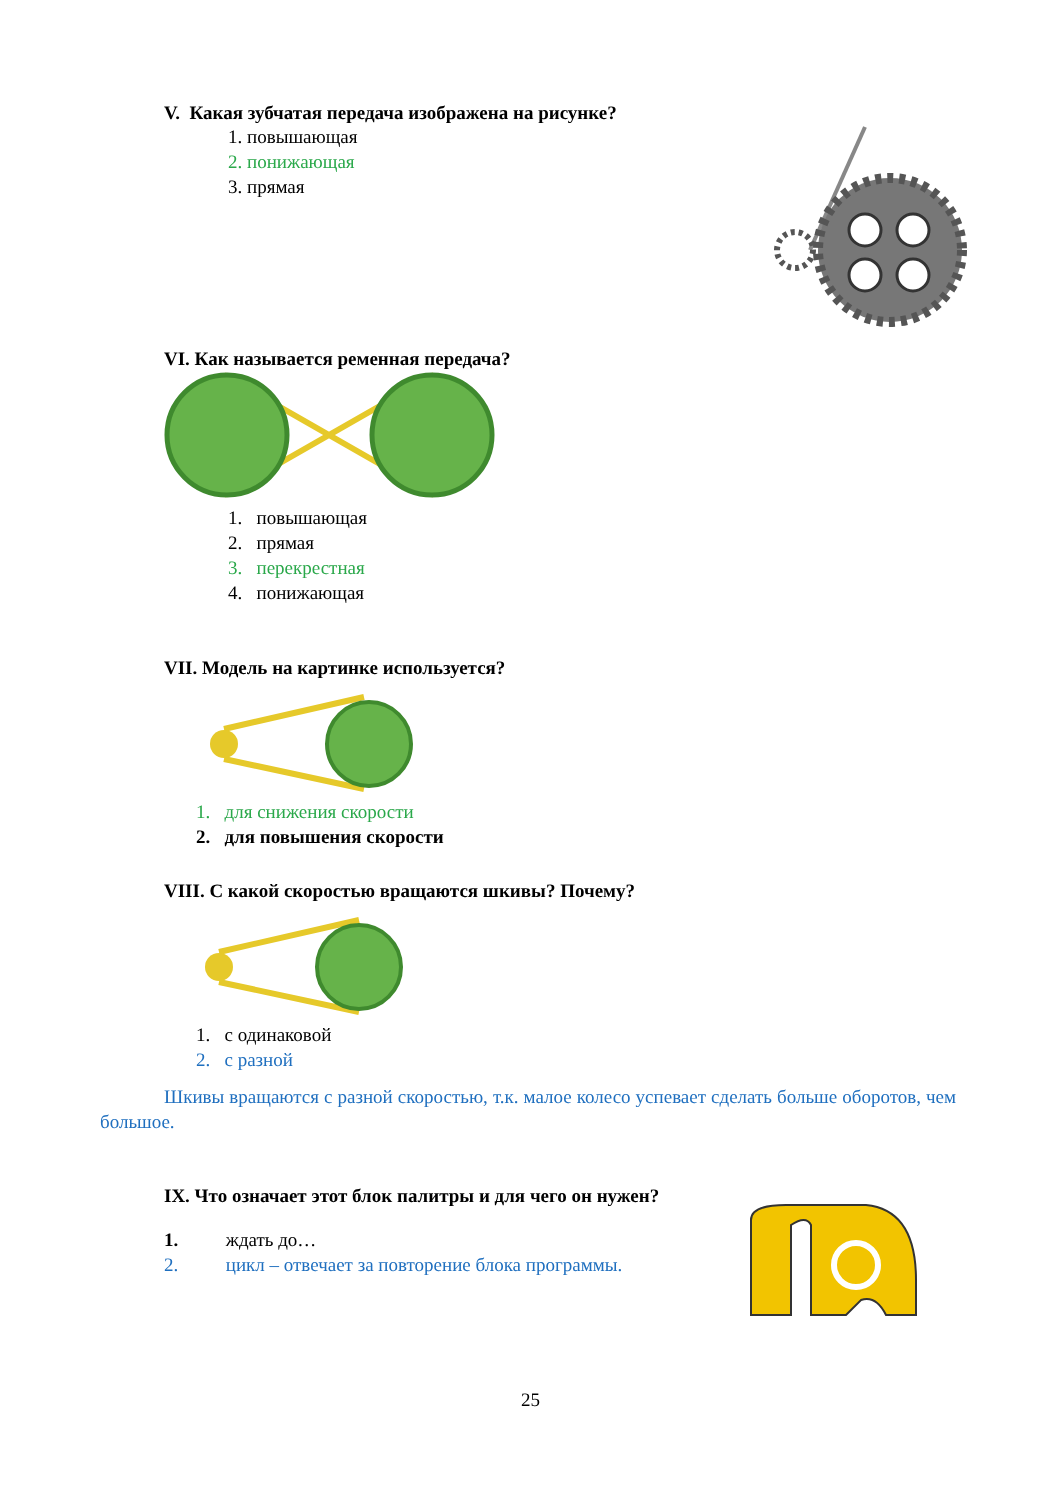V. Какая зубчатая передача изображена на рисунке?
1. повышающая
2. понижающая
3. прямая
VI. Как называется ременная передача?
1. повышающая
2. прямая
3. перекрестная
4. понижающая
VII. Модель на картинке используется?
1. для снижения скорости
2. для повышения скорости
VIII. С какой скоростью вращаются шкивы? Почему?
1. с одинаковой
2. с разной
Шкивы вращаются с разной скоростью, т.к. малое колесо успевает сделать больше оборотов, чем большое.
IX. Что означает этот блок палитры и для чего он нужен?
1. ждать до…
2. цикл – отвечает за повторение блока программы.
25